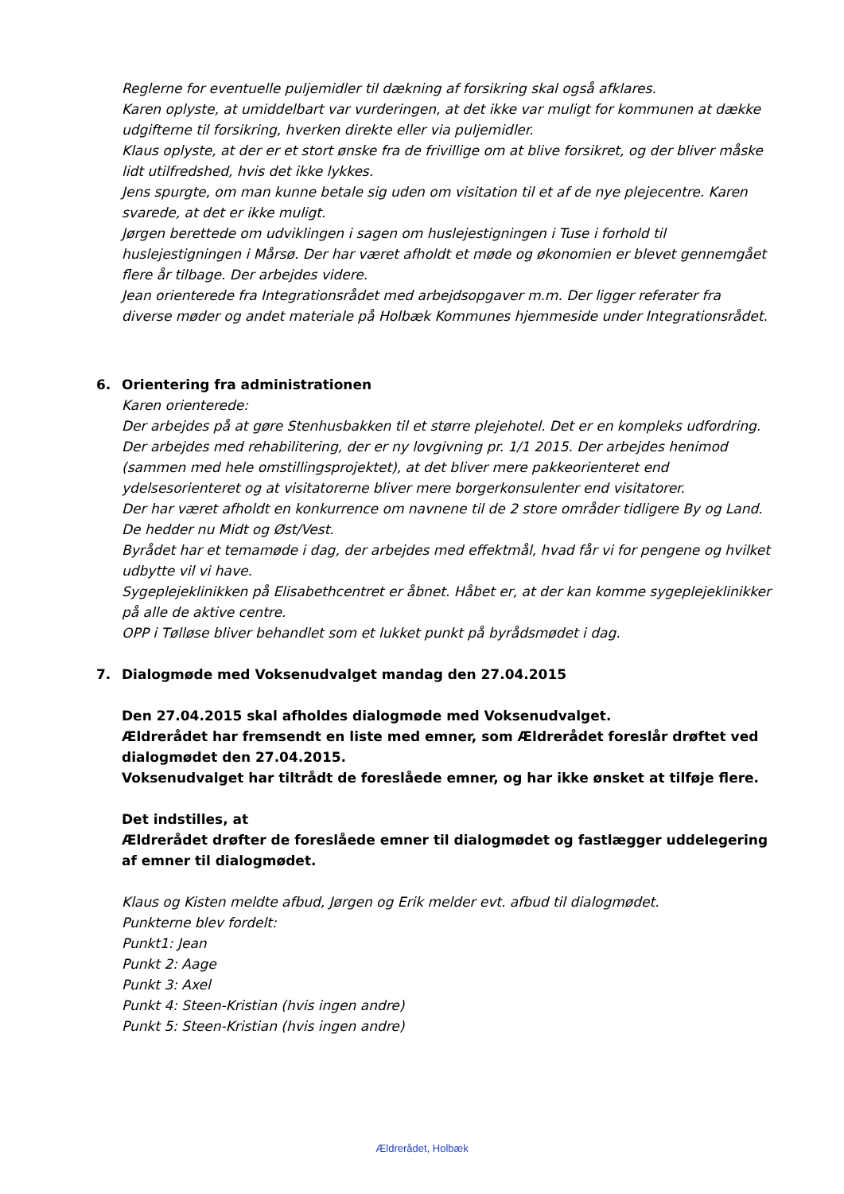Reglerne for eventuelle puljemidler til dækning af forsikring skal også afklares.
Karen oplyste, at umiddelbart var vurderingen, at det ikke var muligt for kommunen at dække udgifterne til forsikring, hverken direkte eller via puljemidler.
Klaus oplyste, at der er et stort ønske fra de frivillige om at blive forsikret, og der bliver måske lidt utilfredshed, hvis det ikke lykkes.
Jens spurgte, om man kunne betale sig uden om visitation til et af de nye plejecentre. Karen svarede, at det er ikke muligt.
Jørgen berettede om udviklingen i sagen om huslejestigningen i Tuse i forhold til huslejestigningen i Mårsø. Der har været afholdt et møde og økonomien er blevet gennemgået flere år tilbage. Der arbejdes videre.
Jean orienterede fra Integrationsrådet med arbejdsopgaver m.m. Der ligger referater fra diverse møder og andet materiale på Holbæk Kommunes hjemmeside under Integrationsrådet.
6. Orientering fra administrationen
Karen orienterede:
Der arbejdes på at gøre Stenhusbakken til et større plejehotel. Det er en kompleks udfordring.
Der arbejdes med rehabilitering, der er ny lovgivning pr. 1/1 2015. Der arbejdes henimod (sammen med hele omstillingsprojektet), at det bliver mere pakkeorienteret end ydelsesorienteret og at visitatorerne bliver mere borgerkonsulenter end visitatorer.
Der har været afholdt en konkurrence om navnene til de 2 store områder tidligere By og Land. De hedder nu Midt og Øst/Vest.
Byrådet har et temamøde i dag, der arbejdes med effektmål, hvad får vi for pengene og hvilket udbytte vil vi have.
Sygeplejeklinikken på Elisabethcentret er åbnet. Håbet er, at der kan komme sygeplejeklinikker på alle de aktive centre.
OPP i Tølløse bliver behandlet som et lukket punkt på byrådsmødet i dag.
7. Dialogmøde med Voksenudvalget mandag den 27.04.2015
Den 27.04.2015 skal afholdes dialogmøde med Voksenudvalget.
Ældrerådet har fremsendt en liste med emner, som Ældrerådet foreslår drøftet ved dialogmødet den 27.04.2015.
Voksenudvalget har tiltrådt de foreslåede emner, og har ikke ønsket at tilføje flere.
Det indstilles, at
Ældrerådet drøfter de foreslåede emner til dialogmødet og fastlægger uddelegering af emner til dialogmødet.
Klaus og Kisten meldte afbud, Jørgen og Erik melder evt. afbud til dialogmødet.
Punkterne blev fordelt:
Punkt1: Jean
Punkt 2: Aage
Punkt 3: Axel
Punkt 4: Steen-Kristian (hvis ingen andre)
Punkt 5: Steen-Kristian (hvis ingen andre)
Ældrerådet, Holbæk